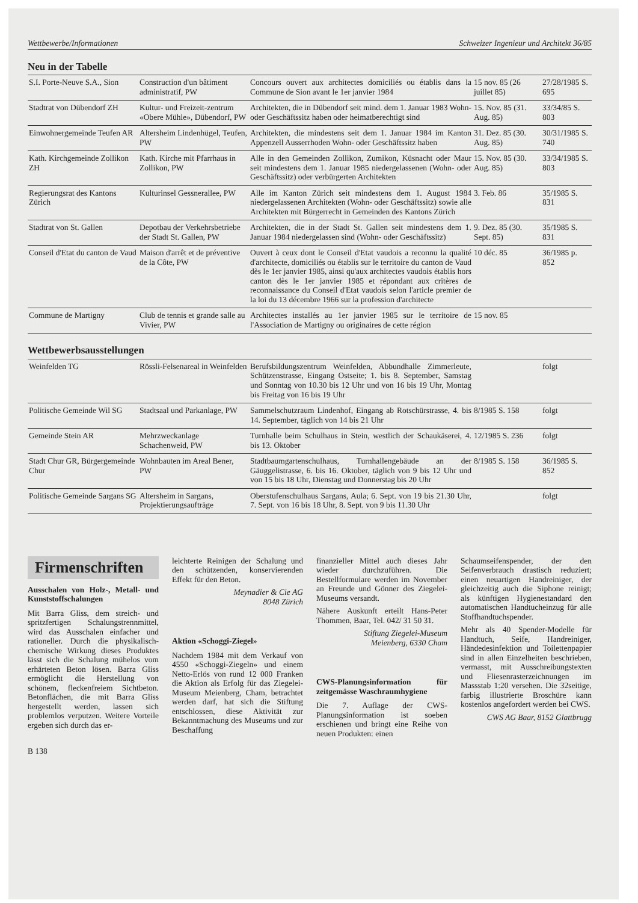Wettbewerbe/Informationen Schweizer Ingenieur und Architekt 36/85
Neu in der Tabelle
| S.I. Porte-Neuve S.A., Sion | Construction d'un bâtiment administratif, PW | Concours ouvert aux architectes domiciliés ou établis dans la Commune de Sion avant le 1er janvier 1984 | 15 nov. 85 (26 juillet 85) | 27/28/1985 S. 695 |
| Stadtrat von Dübendorf ZH | Kultur- und Freizeit-zentrum «Obere Mühle», Dübendorf, PW | Architekten, die in Dübendorf seit mind. dem 1. Januar 1983 Wohn- oder Geschäftssitz haben oder heimatberechtigt sind | 15. Nov. 85 (31. Aug. 85) | 33/34/85 S. 803 |
| Einwohnergemeinde Teufen AR | Altersheim Lindenhügel, Teufen, PW | Architekten, die mindestens seit dem 1. Januar 1984 im Kanton Appenzell Ausserrhoden Wohn- oder Geschäftssitz haben | 31. Dez. 85 (30. Aug. 85) | 30/31/1985 S. 740 |
| Kath. Kirchgemeinde Zollikon ZH | Kath. Kirche mit Pfarrhaus in Zollikon, PW | Alle in den Gemeinden Zollikon, Zumikon, Küsnacht oder Maur seit mindestens dem 1. Januar 1985 niedergelassenen (Wohn- oder Geschäftssitz) oder verbürgerten Architekten | 15. Nov. 85 (30. Aug. 85) | 33/34/1985 S. 803 |
| Regierungsrat des Kantons Zürich | Kulturinsel Gessnerallee, PW | Alle im Kanton Zürich seit mindestens dem 1. August 1984 niedergelassenen Architekten (Wohn- oder Geschäftssitz) sowie alle Architekten mit Bürgerrecht in Gemeinden des Kantons Zürich | 3. Feb. 86 | 35/1985 S. 831 |
| Stadtrat von St. Gallen | Depotbau der Verkehrsbetriebe der Stadt St. Gallen, PW | Architekten, die in der Stadt St. Gallen seit mindestens dem 1. Januar 1984 niedergelassen sind (Wohn- oder Geschäftssitz) | 9. Dez. 85 (30. Sept. 85) | 35/1985 S. 831 |
| Conseil d'Etat du canton de Vaud | Maison d'arrêt et de préventive de la Côte, PW | Ouvert à ceux dont le Conseil d'Etat vaudois a reconnu la qualité d'architecte, domiciliés ou établis sur le territoire du canton de Vaud dès le 1er janvier 1985, ainsi qu'aux architectes vaudois établis hors canton dès le 1er janvier 1985 et répondant aux critères de reconnaissance du Conseil d'Etat vaudois selon l'article premier de la loi du 13 décembre 1966 sur la profession d'architecte | 10 déc. 85 | 36/1985 p. 852 |
| Commune de Martigny | Club de tennis et grande salle au Vivier, PW | Architectes installés au 1er janvier 1985 sur le territoire de l'Association de Martigny ou originaires de cette région | 15 nov. 85 | |
Wettbewerbsausstellungen
| Weinfelden TG | Rössli-Felsenareal in Weinfelden | Berufsbildungszentrum Weinfelden, Abbundhalle Zimmerleute, Schützenstrasse, Eingang Ostseite; 1. bis 8. September, Samstag und Sonntag von 10.30 bis 12 Uhr und von 16 bis 19 Uhr, Montag bis Freitag von 16 bis 19 Uhr | | folgt |
| Politische Gemeinde Wil SG | Stadtsaal und Parkanlage, PW | Sammelschutzraum Lindenhof, Eingang ab Rotschürstrasse, 4. bis 14. September, täglich von 14 bis 21 Uhr | 8/1985 S. 158 | folgt |
| Gemeinde Stein AR | Mehrzweckanlage Schachenweid, PW | Turnhalle beim Schulhaus in Stein, westlich der Schaukäserei, 4. bis 13. Oktober | 12/1985 S. 236 | folgt |
| Stadt Chur GR, Bürgergemeinde Chur | Wohnbauten im Areal Bener, PW | Stadtbaumgartenschulhaus, Turnhallengebäude an der Gäuggelistrasse, 6. bis 16. Oktober, täglich von 9 bis 12 Uhr und von 15 bis 18 Uhr, Dienstag und Donnerstag bis 20 Uhr | 8/1985 S. 158 | 36/1985 S. 852 |
| Politische Gemeinde Sargans SG | Altersheim in Sargans, Projektierungsaufträge | Oberstufenschulhaus Sargans, Aula; 6. Sept. von 19 bis 21.30 Uhr, 7. Sept. von 16 bis 18 Uhr, 8. Sept. von 9 bis 11.30 Uhr | | folgt |
Firmenschriften
Ausschalen von Holz-, Metall- und Kunststoffschalungen
Mit Barra Gliss, dem streich- und spritzfertigen Schalungstrennmittel, wird das Ausschalen einfacher und rationeller. Durch die physikalisch-chemische Wirkung dieses Produktes lässt sich die Schalung mühelos vom erhärteten Beton lösen. Barra Gliss ermöglicht die Herstellung von schönem, fleckenfreiem Sichtbeton. Betonflächen, die mit Barra Gliss hergestellt werden, lassen sich problemlos verputzen. Weitere Vorteile ergeben sich durch das er-
leichterte Reinigen der Schalung und den schützenden, konservierenden Effekt für den Beton.
Meynadier & Cie AG
8048 Zürich
Aktion «Schoggi-Ziegel»
Nachdem 1984 mit dem Verkauf von 4550 «Schoggi-Ziegeln» und einem Netto-Erlös von rund 12 000 Franken die Aktion als Erfolg für das Ziegelei-Museum Meienberg, Cham, betrachtet werden darf, hat sich die Stiftung entschlossen, diese Aktivität zur Bekanntmachung des Museums und zur Beschaffung
finanzieller Mittel auch dieses Jahr wieder durchzuführen. Die Bestellformulare werden im November an Freunde und Gönner des Ziegelei-Museums versandt.
Nähere Auskunft erteilt Hans-Peter Thommen, Baar, Tel. 042/ 31 50 31.
Stiftung Ziegelei-Museum
Meienberg, 6330 Cham
CWS-Planungsinformation für zeitgemässe Waschraumhygiene
Die 7. Auflage der CWS-Planungsinformation ist soeben erschienen und bringt eine Reihe von neuen Produkten: einen
Schaumseifenspender, der den Seifenverbrauch drastisch reduziert; einen neuartigen Handreiniger, der gleichzeitig auch die Siphone reinigt; als künftigen Hygienestandard den automatischen Handtucheinzug für alle Stoffhandtuchspender.
Mehr als 40 Spender-Modelle für Handtuch, Seife, Handreiniger, Händedesinfektion und Toilettenpapier sind in allen Einzelheiten beschrieben, vermasst, mit Ausschreibungstexten und Fliesenrasterzeichnungen im Massstab 1:20 versehen. Die 32seitige, farbig illustrierte Broschüre kann kostenlos angefordert werden bei CWS.
CWS AG Baar, 8152 Glattbrugg
B 138